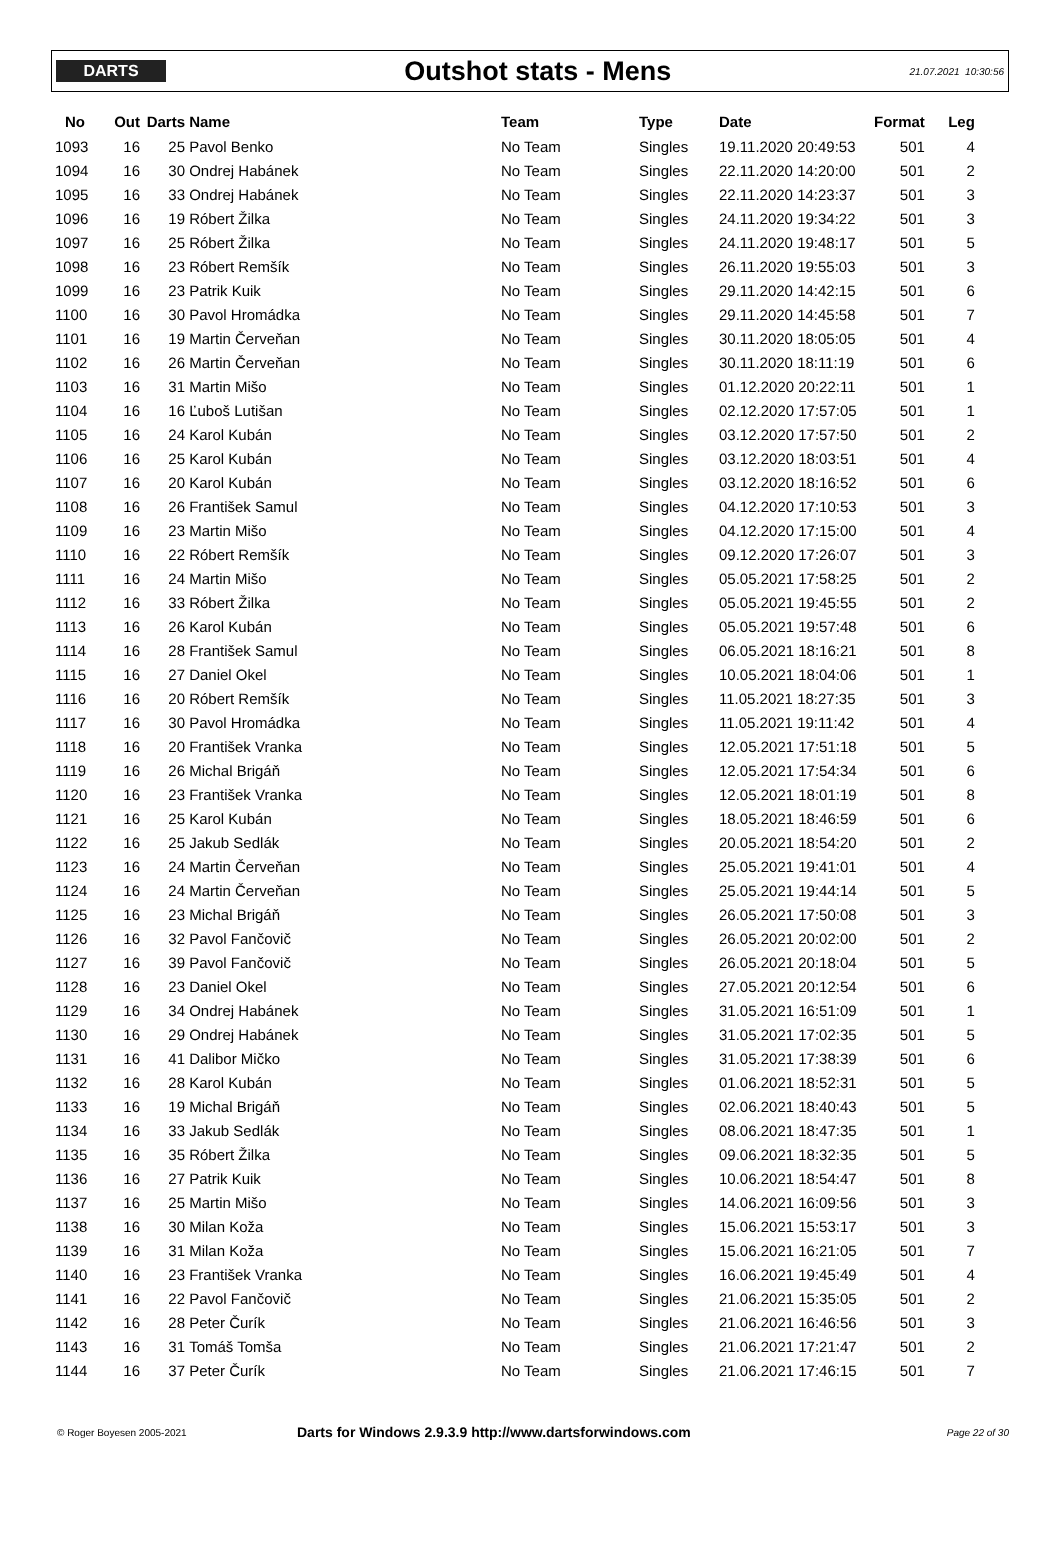DARTS
Outshot stats - Mens
21.07.2021 10:30:56
| No | Out | Darts | Name | Team | Type | Date | Format | Leg |
| --- | --- | --- | --- | --- | --- | --- | --- | --- |
| 1093 | 16 | 25 | Pavol Benko | No Team | Singles | 19.11.2020 20:49:53 | 501 | 4 |
| 1094 | 16 | 30 | Ondrej Habánek | No Team | Singles | 22.11.2020 14:20:00 | 501 | 2 |
| 1095 | 16 | 33 | Ondrej Habánek | No Team | Singles | 22.11.2020 14:23:37 | 501 | 3 |
| 1096 | 16 | 19 | Róbert Žilka | No Team | Singles | 24.11.2020 19:34:22 | 501 | 3 |
| 1097 | 16 | 25 | Róbert Žilka | No Team | Singles | 24.11.2020 19:48:17 | 501 | 5 |
| 1098 | 16 | 23 | Róbert Remšík | No Team | Singles | 26.11.2020 19:55:03 | 501 | 3 |
| 1099 | 16 | 23 | Patrik Kuik | No Team | Singles | 29.11.2020 14:42:15 | 501 | 6 |
| 1100 | 16 | 30 | Pavol Hromádka | No Team | Singles | 29.11.2020 14:45:58 | 501 | 7 |
| 1101 | 16 | 19 | Martin Červeňan | No Team | Singles | 30.11.2020 18:05:05 | 501 | 4 |
| 1102 | 16 | 26 | Martin Červeňan | No Team | Singles | 30.11.2020 18:11:19 | 501 | 6 |
| 1103 | 16 | 31 | Martin Mišo | No Team | Singles | 01.12.2020 20:22:11 | 501 | 1 |
| 1104 | 16 | 16 | Ľuboš Lutišan | No Team | Singles | 02.12.2020 17:57:05 | 501 | 1 |
| 1105 | 16 | 24 | Karol Kubán | No Team | Singles | 03.12.2020 17:57:50 | 501 | 2 |
| 1106 | 16 | 25 | Karol Kubán | No Team | Singles | 03.12.2020 18:03:51 | 501 | 4 |
| 1107 | 16 | 20 | Karol Kubán | No Team | Singles | 03.12.2020 18:16:52 | 501 | 6 |
| 1108 | 16 | 26 | František Samul | No Team | Singles | 04.12.2020 17:10:53 | 501 | 3 |
| 1109 | 16 | 23 | Martin Mišo | No Team | Singles | 04.12.2020 17:15:00 | 501 | 4 |
| 1110 | 16 | 22 | Róbert Remšík | No Team | Singles | 09.12.2020 17:26:07 | 501 | 3 |
| 1111 | 16 | 24 | Martin Mišo | No Team | Singles | 05.05.2021 17:58:25 | 501 | 2 |
| 1112 | 16 | 33 | Róbert Žilka | No Team | Singles | 05.05.2021 19:45:55 | 501 | 2 |
| 1113 | 16 | 26 | Karol Kubán | No Team | Singles | 05.05.2021 19:57:48 | 501 | 6 |
| 1114 | 16 | 28 | František Samul | No Team | Singles | 06.05.2021 18:16:21 | 501 | 8 |
| 1115 | 16 | 27 | Daniel Okel | No Team | Singles | 10.05.2021 18:04:06 | 501 | 1 |
| 1116 | 16 | 20 | Róbert Remšík | No Team | Singles | 11.05.2021 18:27:35 | 501 | 3 |
| 1117 | 16 | 30 | Pavol Hromádka | No Team | Singles | 11.05.2021 19:11:42 | 501 | 4 |
| 1118 | 16 | 20 | František Vranka | No Team | Singles | 12.05.2021 17:51:18 | 501 | 5 |
| 1119 | 16 | 26 | Michal Brigáň | No Team | Singles | 12.05.2021 17:54:34 | 501 | 6 |
| 1120 | 16 | 23 | František Vranka | No Team | Singles | 12.05.2021 18:01:19 | 501 | 8 |
| 1121 | 16 | 25 | Karol Kubán | No Team | Singles | 18.05.2021 18:46:59 | 501 | 6 |
| 1122 | 16 | 25 | Jakub Sedlák | No Team | Singles | 20.05.2021 18:54:20 | 501 | 2 |
| 1123 | 16 | 24 | Martin Červeňan | No Team | Singles | 25.05.2021 19:41:01 | 501 | 4 |
| 1124 | 16 | 24 | Martin Červeňan | No Team | Singles | 25.05.2021 19:44:14 | 501 | 5 |
| 1125 | 16 | 23 | Michal Brigáň | No Team | Singles | 26.05.2021 17:50:08 | 501 | 3 |
| 1126 | 16 | 32 | Pavol Fančovič | No Team | Singles | 26.05.2021 20:02:00 | 501 | 2 |
| 1127 | 16 | 39 | Pavol Fančovič | No Team | Singles | 26.05.2021 20:18:04 | 501 | 5 |
| 1128 | 16 | 23 | Daniel Okel | No Team | Singles | 27.05.2021 20:12:54 | 501 | 6 |
| 1129 | 16 | 34 | Ondrej Habánek | No Team | Singles | 31.05.2021 16:51:09 | 501 | 1 |
| 1130 | 16 | 29 | Ondrej Habánek | No Team | Singles | 31.05.2021 17:02:35 | 501 | 5 |
| 1131 | 16 | 41 | Dalibor Mičko | No Team | Singles | 31.05.2021 17:38:39 | 501 | 6 |
| 1132 | 16 | 28 | Karol Kubán | No Team | Singles | 01.06.2021 18:52:31 | 501 | 5 |
| 1133 | 16 | 19 | Michal Brigáň | No Team | Singles | 02.06.2021 18:40:43 | 501 | 5 |
| 1134 | 16 | 33 | Jakub Sedlák | No Team | Singles | 08.06.2021 18:47:35 | 501 | 1 |
| 1135 | 16 | 35 | Róbert Žilka | No Team | Singles | 09.06.2021 18:32:35 | 501 | 5 |
| 1136 | 16 | 27 | Patrik Kuik | No Team | Singles | 10.06.2021 18:54:47 | 501 | 8 |
| 1137 | 16 | 25 | Martin Mišo | No Team | Singles | 14.06.2021 16:09:56 | 501 | 3 |
| 1138 | 16 | 30 | Milan Koža | No Team | Singles | 15.06.2021 15:53:17 | 501 | 3 |
| 1139 | 16 | 31 | Milan Koža | No Team | Singles | 15.06.2021 16:21:05 | 501 | 7 |
| 1140 | 16 | 23 | František Vranka | No Team | Singles | 16.06.2021 19:45:49 | 501 | 4 |
| 1141 | 16 | 22 | Pavol Fančovič | No Team | Singles | 21.06.2021 15:35:05 | 501 | 2 |
| 1142 | 16 | 28 | Peter Čurík | No Team | Singles | 21.06.2021 16:46:56 | 501 | 3 |
| 1143 | 16 | 31 | Tomáš Tomša | No Team | Singles | 21.06.2021 17:21:47 | 501 | 2 |
| 1144 | 16 | 37 | Peter Čurík | No Team | Singles | 21.06.2021 17:46:15 | 501 | 7 |
© Roger Boyesen 2005-2021
Darts for Windows 2.9.3.9 http://www.dartsforwindows.com
Page 22 of 30